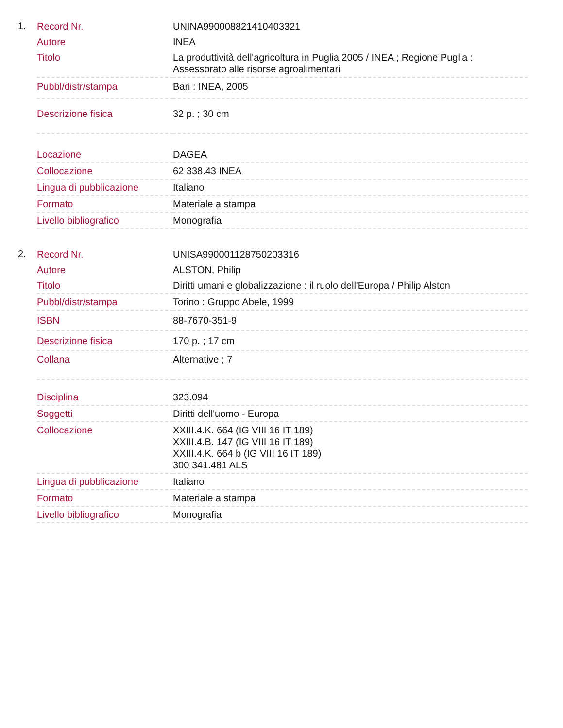1.
| Record Nr. | UNINA990008821410403321 |
| Autore | INEA |
| Titolo | La produttività dell'agricoltura in Puglia 2005 / INEA ; Regione Puglia : Assessorato alle risorse agroalimentari |
| Pubbl/distr/stampa | Bari : INEA, 2005 |
| Descrizione fisica | 32 p. ; 30 cm |
| Locazione | DAGEA |
| Collocazione | 62 338.43 INEA |
| Lingua di pubblicazione | Italiano |
| Formato | Materiale a stampa |
| Livello bibliografico | Monografia |
2.
| Record Nr. | UNISA990001128750203316 |
| Autore | ALSTON, Philip |
| Titolo | Diritti umani e globalizzazione : il ruolo dell'Europa / Philip Alston |
| Pubbl/distr/stampa | Torino : Gruppo Abele, 1999 |
| ISBN | 88-7670-351-9 |
| Descrizione fisica | 170 p. ; 17 cm |
| Collana | Alternative ; 7 |
| Disciplina | 323.094 |
| Soggetti | Diritti dell'uomo - Europa |
| Collocazione | XXIII.4.K. 664 (IG VIII 16 IT 189) XXIII.4.B. 147 (IG VIII 16 IT 189) XXIII.4.K. 664 b (IG VIII 16 IT 189) 300 341.481 ALS |
| Lingua di pubblicazione | Italiano |
| Formato | Materiale a stampa |
| Livello bibliografico | Monografia |